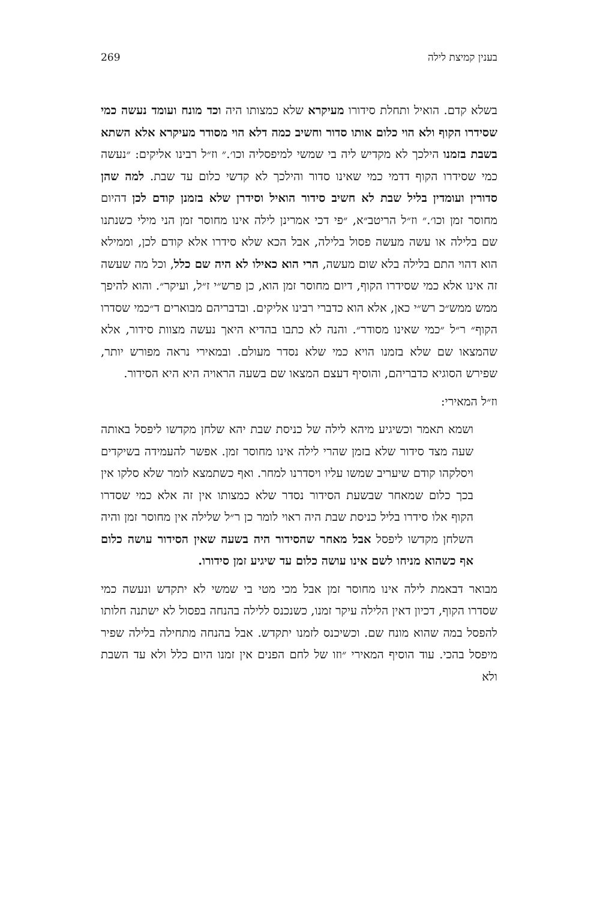בענין קמיצת לילה 269
בשלא קדם. הואיל ותחלת סידורו מעיקרא שלא כמצותו היה וכד מונח ועומד נעשה כמי שסידרו הקוף ולא הוי כלום אותו סדור וחשיב כמה דלא הוי מסודר מעיקרא אלא השתא בשבת בזמנו הילכך לא מקדיש ליה בי שמשי למיפסליה וכו׳.״ וז״ל רבינו אליקים: ״נעשה כמי שסידרו הקוף דדמי כמי שאינו סדור והילכך לא קדשי כלום עד שבת. למה שהן סדורין ועומדין בליל שבת לא חשיב סידור הואיל וסידרן שלא בזמנן קודם לכן דהיום מחוסר זמן וכו׳.״ וז״ל הריטב״א, ״פי דכי אמרינן לילה אינו מחוסר זמן הני מילי כשנתנו שם בלילה או עשה מעשה פסול בלילה, אבל הכא שלא סידרו אלא קודם לכן, וממילא הוא דהוי התם בלילה בלא שום מעשה, הרי הוא כאילו לא היה שם כלל, וכל מה שעשה זה אינו אלא כמי שסידרו הקוף, דיום מחוסר זמן הוא, כן פרש״י ז״ל, ועיקר״. והוא להיפך ממש ממש״כ רש״י כאן, אלא הוא כדברי רבינו אליקים. ובדבריהם מבוארים ד״כמי שסדרו הקוף״ ר״ל ״כמי שאינו מסודר״. והנה לא כתבו בהדיא היאך נעשה מצוות סידור, אלא שהמצאו שם שלא בזמנו הויא כמי שלא נסדר מעולם. ובמאירי נראה מפורש יותר, שפירש הסוגיא כדבריהם, והוסיף דעצם המצאו שם בשעה הראויה היא היא הסידור.
וז״ל המאירי:
ושמא תאמר וכשיגיע מיהא לילה של כניסת שבת יהא שלחן מקדשו ליפסל באותה שעה מצד סידור שלא בזמן שהרי לילה אינו מחוסר זמן. אפשר להעמידה בשיקדים ויסלקהו קודם שיעריב שמשו עליו ויסדרנו למחר. ואף כשתמצא לומר שלא סלקו אין בכך כלום שמאחר שבשעת הסידור נסדר שלא כמצותו אין זה אלא כמי שסדרו הקוף אלו סידרו בליל כניסת שבת היה ראוי לומר כן ר״ל שלילה אין מחוסר זמן והיה השלחן מקדשו ליפסל אבל מאחר שהסידור היה בשעה שאין הסידור עושה כלום אף כשהוא מניחו לשם אינו עושה כלום עד שיגיע זמן סידורו.
מבואר דבאמת לילה אינו מחוסר זמן אבל מכי מטי בי שמשי לא יתקדש ונעשה כמי שסדרו הקוף, דכיון דאין הלילה עיקר זמנו, כשנכנס ללילה בהנחה בפסול לא ישתנה חלותו להפסל במה שהוא מונח שם. וכשיכנס לזמנו יתקדש. אבל בהנחה מתחילה בלילה שפיר מיפסל בהכי. עוד הוסיף המאירי ״וזו של לחם הפנים אין זמנו היום כלל ולא עד השבת ולא